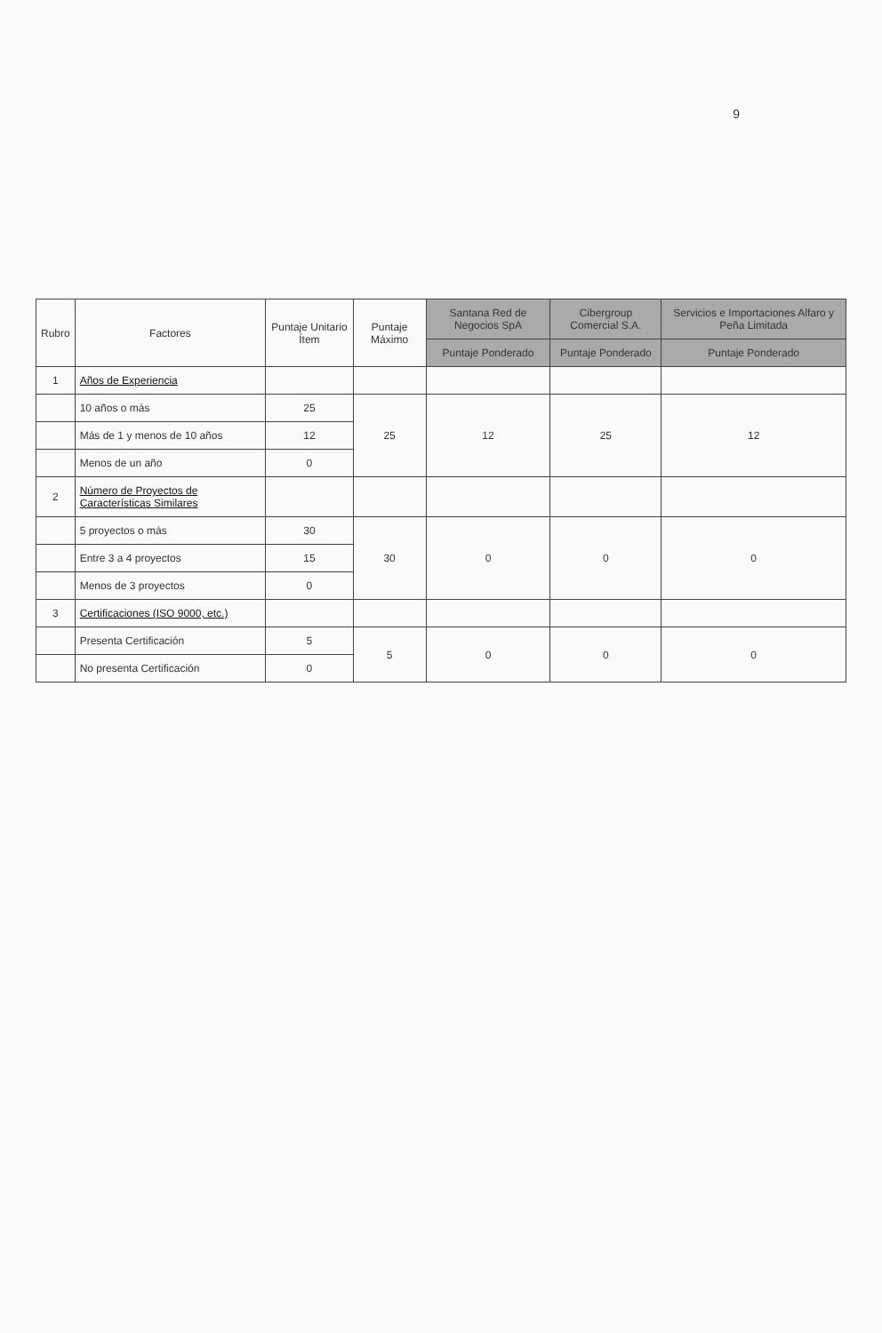9
| Rubro | Factores | Puntaje Unitario Ítem | Puntaje Máximo | Santana Red de Negocios SpA | Cibergroup Comercial S.A. | Servicios e Importaciones Alfaro y Peña Limitada |
| --- | --- | --- | --- | --- | --- | --- |
| | | | | Puntaje Ponderado | Puntaje Ponderado | Puntaje Ponderado |
| 1 | Años de Experiencia | | | | | |
| | 10 años o más | 25 | 25 | 12 | 25 | 12 |
| | Más de 1 y menos de 10 años | 12 | | | | |
| | Menos de un año | 0 | | | | |
| 2 | Número de Proyectos de Características Similares | | | | | |
| | 5 proyectos o más | 30 | 30 | 0 | 0 | 0 |
| | Entre 3 a 4 proyectos | 15 | | | | |
| | Menos de 3 proyectos | 0 | | | | |
| 3 | Certificaciones (ISO 9000, etc.) | | | | | |
| | Presenta Certificación | 5 | 5 | 0 | 0 | 0 |
| | No presenta Certificación | 0 | | | | |